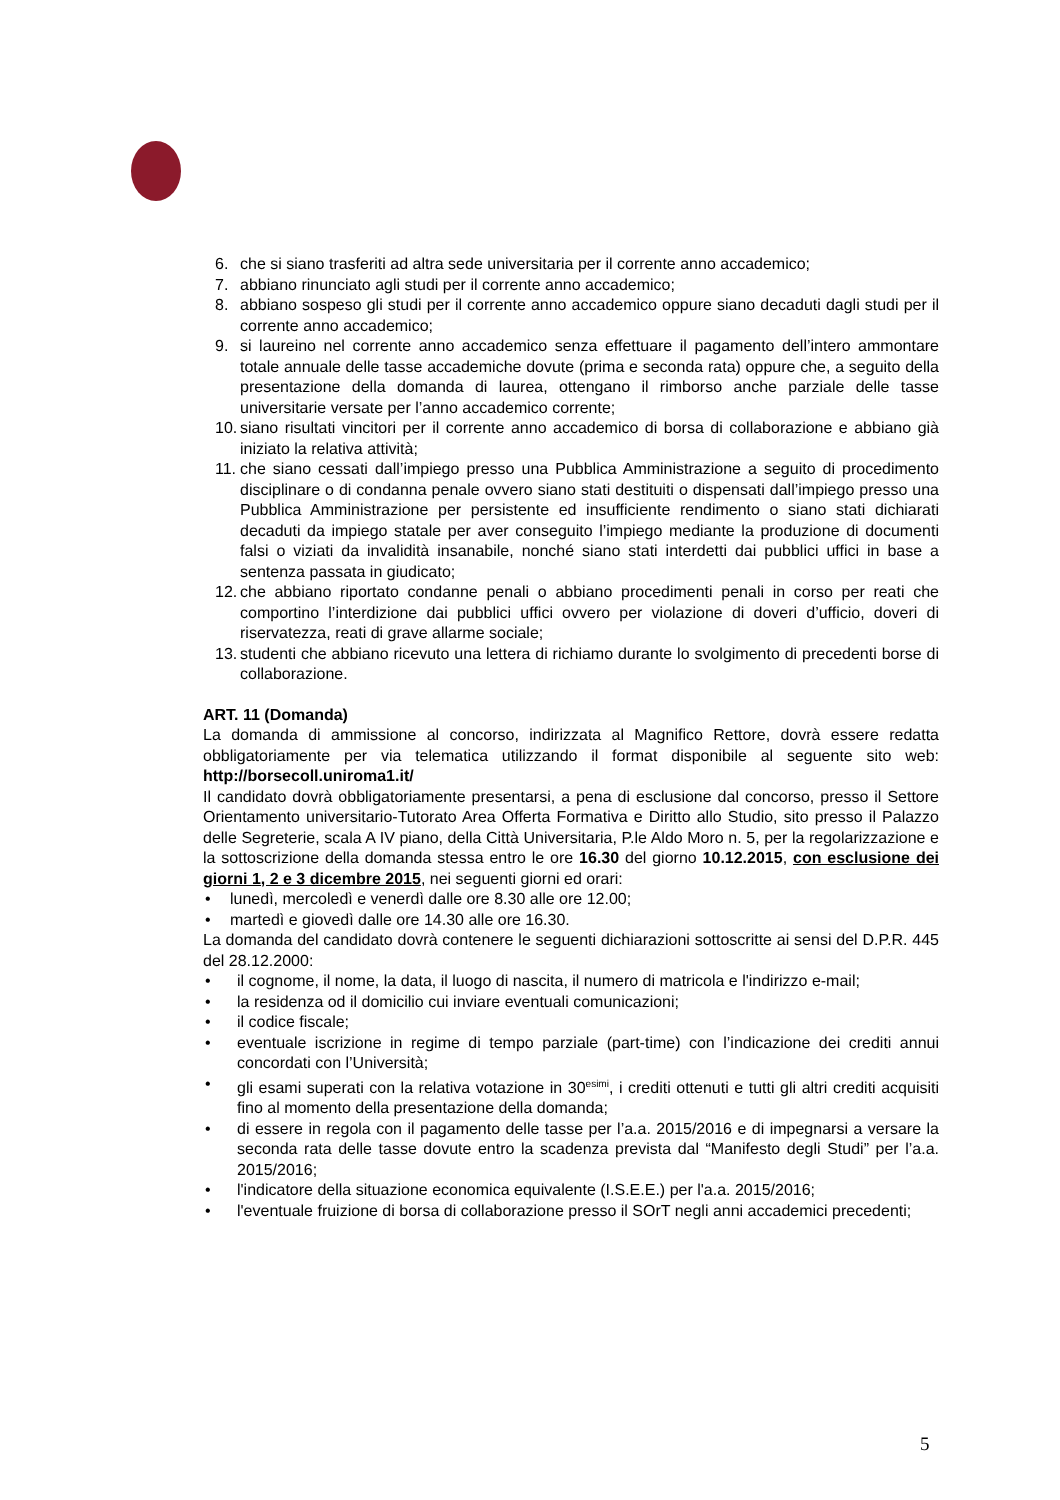6. che si siano trasferiti ad altra sede universitaria per il corrente anno accademico;
7. abbiano rinunciato agli studi per il corrente anno accademico;
8. abbiano sospeso gli studi per il corrente anno accademico oppure siano decaduti dagli studi per il corrente anno accademico;
9. si laureino nel corrente anno accademico senza effettuare il pagamento dell’intero ammontare totale annuale delle tasse accademiche dovute (prima e seconda rata) oppure che, a seguito della presentazione della domanda di laurea, ottengano il rimborso anche parziale delle tasse universitarie versate per l’anno accademico corrente;
10. siano risultati vincitori per il corrente anno accademico di borsa di collaborazione e abbiano già iniziato la relativa attività;
11. che siano cessati dall’impiego presso una Pubblica Amministrazione a seguito di procedimento disciplinare o di condanna penale ovvero siano stati destituiti o dispensati dall’impiego presso una Pubblica Amministrazione per persistente ed insufficiente rendimento o siano stati dichiarati decaduti da impiego statale per aver conseguito l’impiego mediante la produzione di documenti falsi o viziati da invalidità insanabile, nonché siano stati interdetti dai pubblici uffici in base a sentenza passata in giudicato;
12. che abbiano riportato condanne penali o abbiano procedimenti penali in corso per reati che comportino l’interdizione dai pubblici uffici ovvero per violazione di doveri d’ufficio, doveri di riservatezza, reati di grave allarme sociale;
13. studenti che abbiano ricevuto una lettera di richiamo durante lo svolgimento di precedenti borse di collaborazione.
ART. 11 (Domanda)
La domanda di ammissione al concorso, indirizzata al Magnifico Rettore, dovrà essere redatta obbligatoriamente per via telematica utilizzando il format disponibile al seguente sito web: http://borsecoll.uniroma1.it/
Il candidato dovrà obbligatoriamente presentarsi, a pena di esclusione dal concorso, presso il Settore Orientamento universitario-Tutorato Area Offerta Formativa e Diritto allo Studio, sito presso il Palazzo delle Segreterie, scala A IV piano, della Città Universitaria, P.le Aldo Moro n. 5, per la regolarizzazione e la sottoscrizione della domanda stessa entro le ore 16.30 del giorno 10.12.2015, con esclusione dei giorni 1, 2 e 3 dicembre 2015, nei seguenti giorni ed orari:
• lunedì, mercoledì e venerdì dalle ore 8.30 alle ore 12.00;
• martedì e giovedì dalle ore 14.30 alle ore 16.30.
La domanda del candidato dovrà contenere le seguenti dichiarazioni sottoscritte ai sensi del D.P.R. 445 del 28.12.2000:
• il cognome, il nome, la data, il luogo di nascita, il numero di matricola e l'indirizzo e-mail;
• la residenza od il domicilio cui inviare eventuali comunicazioni;
• il codice fiscale;
• eventuale iscrizione in regime di tempo parziale (part-time) con l’indicazione dei crediti annui concordati con l’Università;
• gli esami superati con la relativa votazione in 30<sup>esimi</sup>, i crediti ottenuti e tutti gli altri crediti acquisiti fino al momento della presentazione della domanda;
• di essere in regola con il pagamento delle tasse per l’a.a. 2015/2016 e di impegnarsi a versare la seconda rata delle tasse dovute entro la scadenza prevista dal “Manifesto degli Studi” per l’a.a. 2015/2016;
• l'indicatore della situazione economica equivalente (I.S.E.E.) per l'a.a. 2015/2016;
• l'eventuale fruizione di borsa di collaborazione presso il SOrT negli anni accademici precedenti;
5